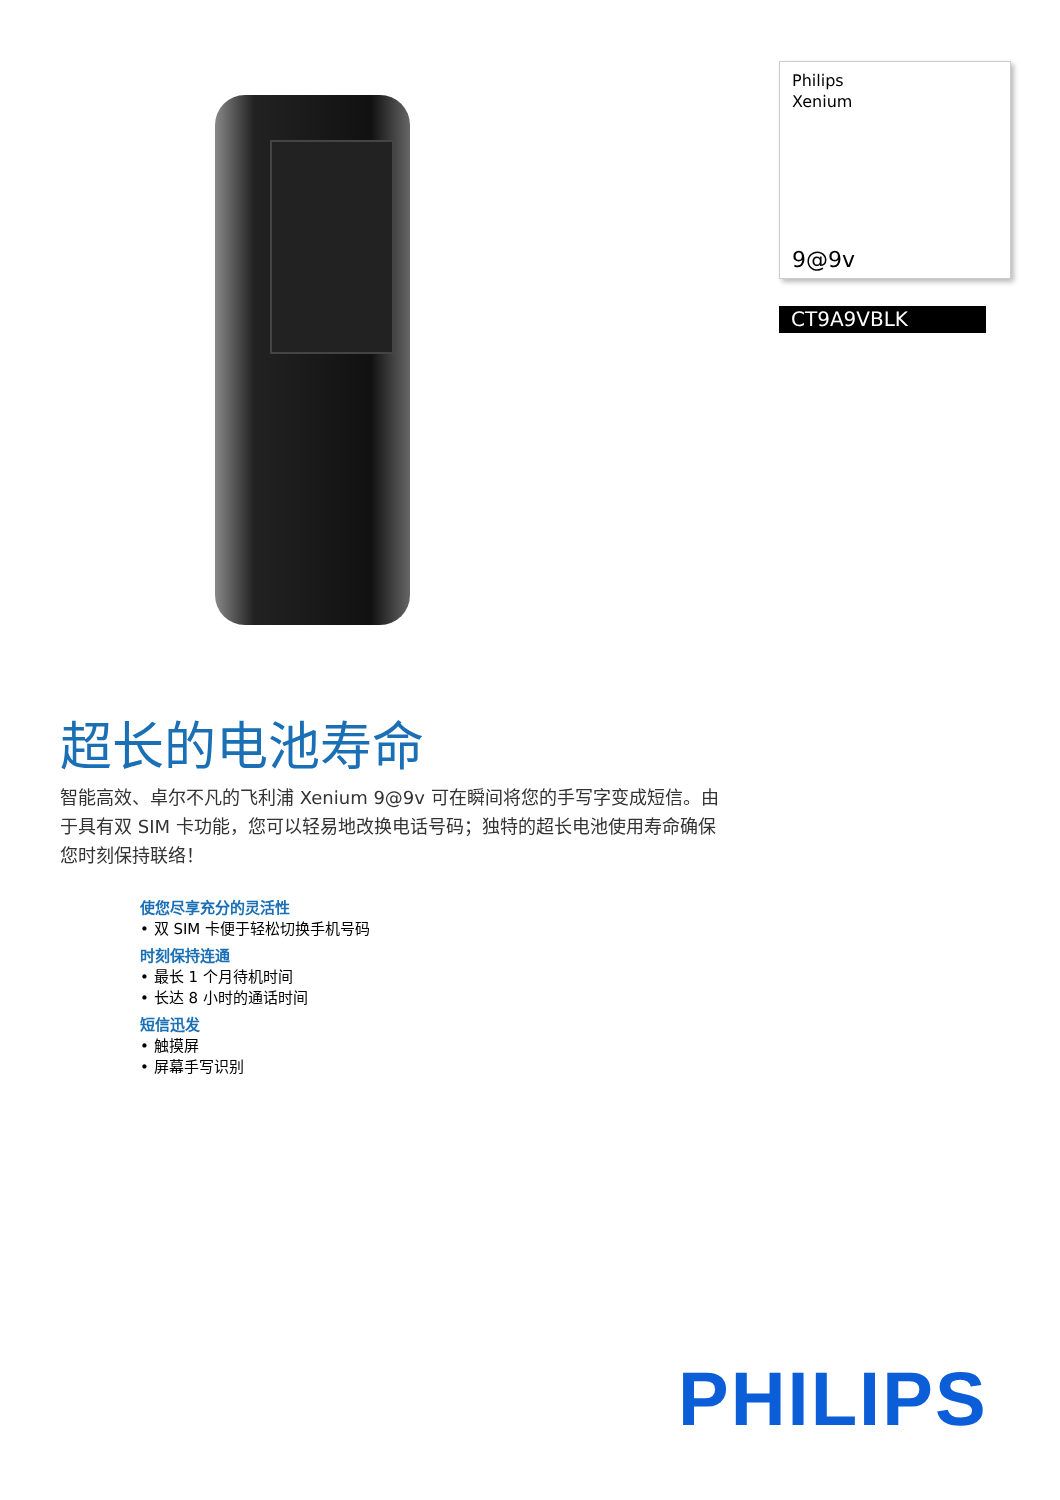Philips
Xenium
9@9v
CT9A9VBLK
超长的电池寿命
智能高效、卓尔不凡的飞利浦 Xenium 9@9v 可在瞬间将您的手写字变成短信。由于具有双 SIM 卡功能，您可以轻易地改换电话号码；独特的超长电池使用寿命确保您时刻保持联络！
使您尽享充分的灵活性
• 双 SIM 卡便于轻松切换手机号码
时刻保持连通
• 最长 1 个月待机时间
• 长达 8 小时的通话时间
短信迅发
• 触摸屏
• 屏幕手写识别
PHILIPS